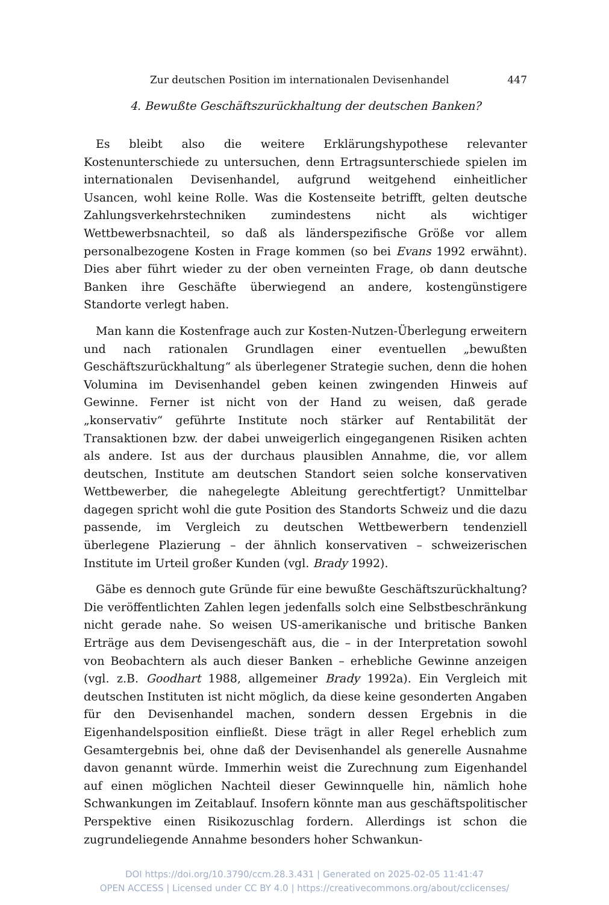Zur deutschen Position im internationalen Devisenhandel 447
4. Bewußte Geschäftszurückhaltung der deutschen Banken?
Es bleibt also die weitere Erklärungshypothese relevanter Kostenunterschiede zu untersuchen, denn Ertragsunterschiede spielen im internationalen Devisenhandel, aufgrund weitgehend einheitlicher Usancen, wohl keine Rolle. Was die Kostenseite betrifft, gelten deutsche Zahlungsverkehrstechniken zumindestens nicht als wichtiger Wettbewerbsnachteil, so daß als länderspezifische Größe vor allem personalbezogene Kosten in Frage kommen (so bei Evans 1992 erwähnt). Dies aber führt wieder zu der oben verneinten Frage, ob dann deutsche Banken ihre Geschäfte überwiegend an andere, kostengünstigere Standorte verlegt haben.
Man kann die Kostenfrage auch zur Kosten-Nutzen-Überlegung erweitern und nach rationalen Grundlagen einer eventuellen „bewußten Geschäftszurückhaltung“ als überlegener Strategie suchen, denn die hohen Volumina im Devisenhandel geben keinen zwingenden Hinweis auf Gewinne. Ferner ist nicht von der Hand zu weisen, daß gerade „konservativ“ geführte Institute noch stärker auf Rentabilität der Transaktionen bzw. der dabei unweigerlich eingegangenen Risiken achten als andere. Ist aus der durchaus plausiblen Annahme, die, vor allem deutschen, Institute am deutschen Standort seien solche konservativen Wettbewerber, die nahegelegte Ableitung gerechtfertigt? Unmittelbar dagegen spricht wohl die gute Position des Standorts Schweiz und die dazu passende, im Vergleich zu deutschen Wettbewerbern tendenziell überlegene Plazierung – der ähnlich konservativen – schweizerischen Institute im Urteil großer Kunden (vgl. Brady 1992).
Gäbe es dennoch gute Gründe für eine bewußte Geschäftszurückhaltung? Die veröffentlichten Zahlen legen jedenfalls solch eine Selbstbeschränkung nicht gerade nahe. So weisen US-amerikanische und britische Banken Erträge aus dem Devisengeschäft aus, die – in der Interpretation sowohl von Beobachtern als auch dieser Banken – erhebliche Gewinne anzeigen (vgl. z.B. Goodhart 1988, allgemeiner Brady 1992a). Ein Vergleich mit deutschen Instituten ist nicht möglich, da diese keine gesonderten Angaben für den Devisenhandel machen, sondern dessen Ergebnis in die Eigenhandelsposition einfließt. Diese trägt in aller Regel erheblich zum Gesamtergebnis bei, ohne daß der Devisenhandel als generelle Ausnahme davon genannt würde. Immerhin weist die Zurechnung zum Eigenhandel auf einen möglichen Nachteil dieser Gewinnquelle hin, nämlich hohe Schwankungen im Zeitablauf. Insofern könnte man aus geschäftspolitischer Perspektive einen Risikozuschlag fordern. Allerdings ist schon die zugrundeliegende Annahme besonders hoher Schwankun-
DOI https://doi.org/10.3790/ccm.28.3.431 | Generated on 2025-02-05 11:41:47
OPEN ACCESS | Licensed under CC BY 4.0 | https://creativecommons.org/about/cclicenses/